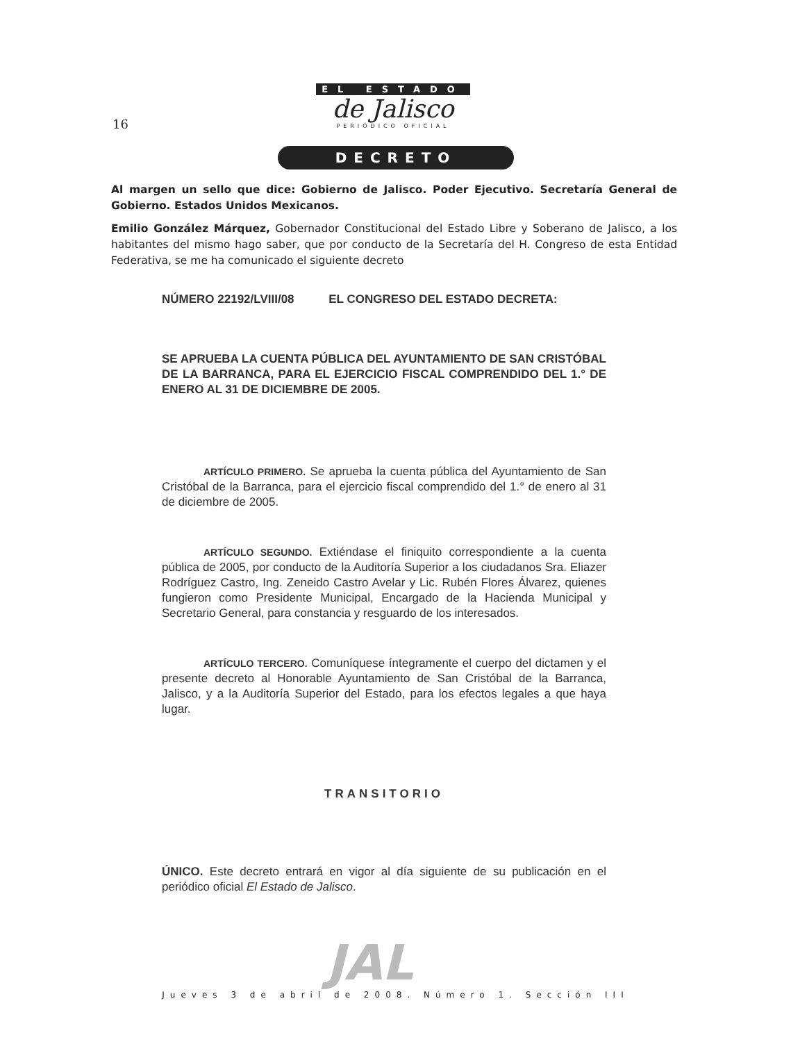16
EL ESTADO
de Jalisco
PERIÓDICO OFICIAL
DECRETO
Al margen un sello que dice: Gobierno de Jalisco. Poder Ejecutivo. Secretaría General de Gobierno. Estados Unidos Mexicanos.
Emilio González Márquez, Gobernador Constitucional del Estado Libre y Soberano de Jalisco, a los habitantes del mismo hago saber, que por conducto de la Secretaría del H. Congreso de esta Entidad Federativa, se me ha comunicado el siguiente decreto
NÚMERO 22192/LVIII/08 EL CONGRESO DEL ESTADO DECRETA:
SE APRUEBA LA CUENTA PÚBLICA DEL AYUNTAMIENTO DE SAN CRISTÓBAL DE LA BARRANCA, PARA EL EJERCICIO FISCAL COMPRENDIDO DEL 1.° DE ENERO AL 31 DE DICIEMBRE DE 2005.
ARTÍCULO PRIMERO. Se aprueba la cuenta pública del Ayuntamiento de San Cristóbal de la Barranca, para el ejercicio fiscal comprendido del 1.° de enero al 31 de diciembre de 2005.
ARTÍCULO SEGUNDO. Extiéndase el finiquito correspondiente a la cuenta pública de 2005, por conducto de la Auditoría Superior a los ciudadanos Sra. Eliazer Rodríguez Castro, Ing. Zeneido Castro Avelar y Lic. Rubén Flores Álvarez, quienes fungieron como Presidente Municipal, Encargado de la Hacienda Municipal y Secretario General, para constancia y resguardo de los interesados.
ARTÍCULO TERCERO. Comuníquese íntegramente el cuerpo del dictamen y el presente decreto al Honorable Ayuntamiento de San Cristóbal de la Barranca, Jalisco, y a la Auditoría Superior del Estado, para los efectos legales a que haya lugar.
TRANSITORIO
ÚNICO. Este decreto entrará en vigor al día siguiente de su publicación en el periódico oficial El Estado de Jalisco.
JAL
Jueves 3 de abril de 2008. Número 1. Sección III